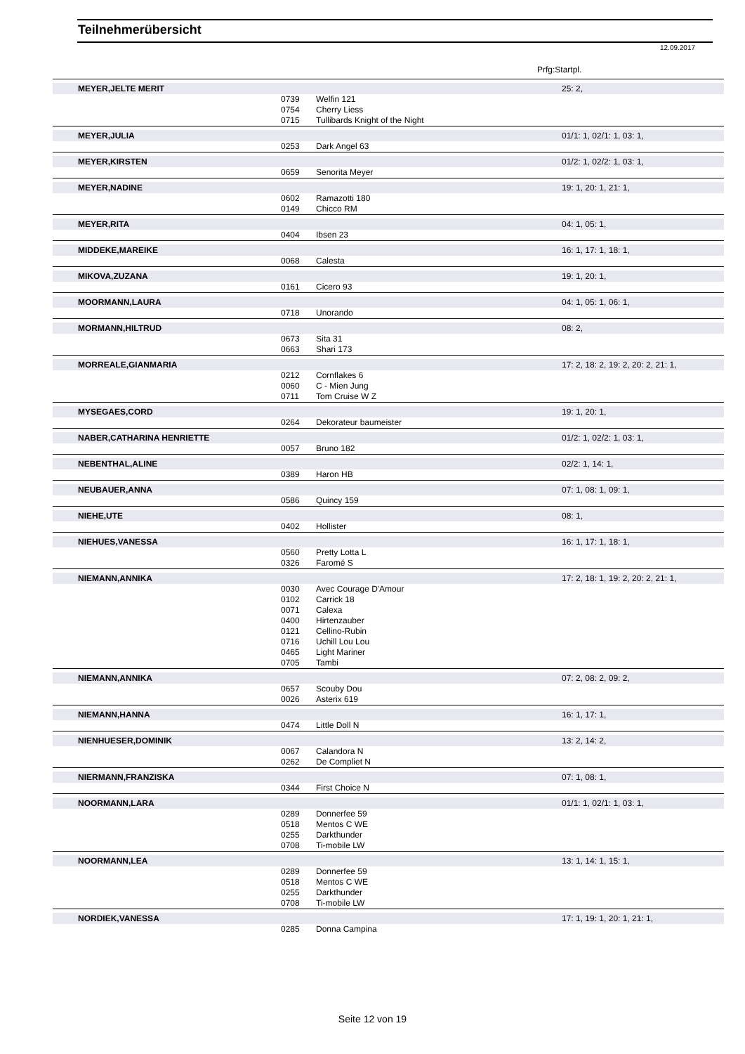Teilnehmerübersicht
12.09.2017
Prfg:Startpl.
| MEYER,JELTE MERIT | | | 25: 2, |
| | 0739 | Welfin 121 | |
| | 0754 | Cherry Liess | |
| | 0715 | Tullibards Knight of the Night | |
| MEYER,JULIA | | | 01/1: 1, 02/1: 1, 03: 1, |
| | 0253 | Dark Angel 63 | |
| MEYER,KIRSTEN | | | 01/2: 1, 02/2: 1, 03: 1, |
| | 0659 | Senorita Meyer | |
| MEYER,NADINE | | | 19: 1, 20: 1, 21: 1, |
| | 0602 | Ramazotti 180 | |
| | 0149 | Chicco RM | |
| MEYER,RITA | | | 04: 1, 05: 1, |
| | 0404 | Ibsen 23 | |
| MIDDEKE,MAREIKE | | | 16: 1, 17: 1, 18: 1, |
| | 0068 | Calesta | |
| MIKOVA,ZUZANA | | | 19: 1, 20: 1, |
| | 0161 | Cicero 93 | |
| MOORMANN,LAURA | | | 04: 1, 05: 1, 06: 1, |
| | 0718 | Unorando | |
| MORMANN,HILTRUD | | | 08: 2, |
| | 0673 | Sita 31 | |
| | 0663 | Shari 173 | |
| MORREALE,GIANMARIA | | | 17: 2, 18: 2, 19: 2, 20: 2, 21: 1, |
| | 0212 | Cornflakes 6 | |
| | 0060 | C - Mien Jung | |
| | 0711 | Tom Cruise W Z | |
| MYSEGAES,CORD | | | 19: 1, 20: 1, |
| | 0264 | Dekorateur baumeister | |
| NABER,CATHARINA HENRIETTE | | | 01/2: 1, 02/2: 1, 03: 1, |
| | 0057 | Bruno 182 | |
| NEBENTHAL,ALINE | | | 02/2: 1, 14: 1, |
| | 0389 | Haron HB | |
| NEUBAUER,ANNA | | | 07: 1, 08: 1, 09: 1, |
| | 0586 | Quincy 159 | |
| NIEHE,UTE | | | 08: 1, |
| | 0402 | Hollister | |
| NIEHUES,VANESSA | | | 16: 1, 17: 1, 18: 1, |
| | 0560 | Pretty Lotta L | |
| | 0326 | Faromé S | |
| NIEMANN,ANNIKA | | | 17: 2, 18: 1, 19: 2, 20: 2, 21: 1, |
| | 0030 | Avec Courage D'Amour | |
| | 0102 | Carrick 18 | |
| | 0071 | Calexa | |
| | 0400 | Hirtenzauber | |
| | 0121 | Cellino-Rubin | |
| | 0716 | Uchill Lou Lou | |
| | 0465 | Light Mariner | |
| | 0705 | Tambi | |
| NIEMANN,ANNIKA | | | 07: 2, 08: 2, 09: 2, |
| | 0657 | Scouby Dou | |
| | 0026 | Asterix 619 | |
| NIEMANN,HANNA | | | 16: 1, 17: 1, |
| | 0474 | Little Doll N | |
| NIENHUESER,DOMINIK | | | 13: 2, 14: 2, |
| | 0067 | Calandora N | |
| | 0262 | De Compliet N | |
| NIERMANN,FRANZISKA | | | 07: 1, 08: 1, |
| | 0344 | First Choice N | |
| NOORMANN,LARA | | | 01/1: 1, 02/1: 1, 03: 1, |
| | 0289 | Donnerfee 59 | |
| | 0518 | Mentos C WE | |
| | 0255 | Darkthunder | |
| | 0708 | Ti-mobile LW | |
| NOORMANN,LEA | | | 13: 1, 14: 1, 15: 1, |
| | 0289 | Donnerfee 59 | |
| | 0518 | Mentos C WE | |
| | 0255 | Darkthunder | |
| | 0708 | Ti-mobile LW | |
| NORDIEK,VANESSA | | | 17: 1, 19: 1, 20: 1, 21: 1, |
| | 0285 | Donna Campina | |
Seite 12 von 19